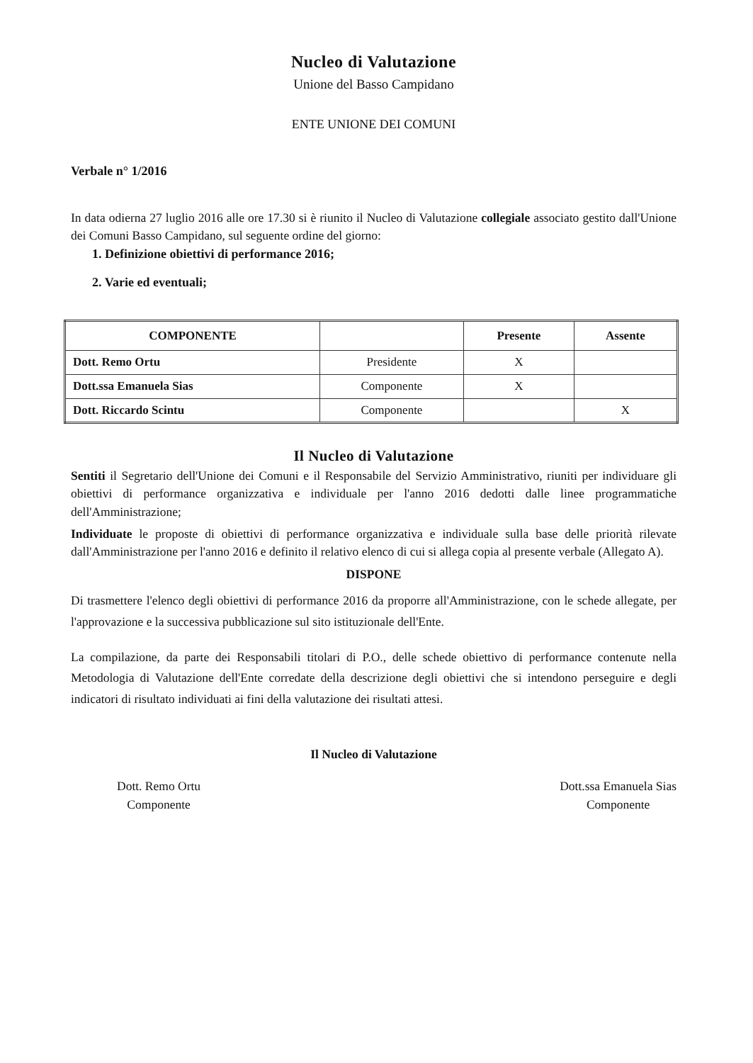Nucleo di Valutazione
Unione del Basso Campidano
ENTE UNIONE DEI COMUNI
Verbale n° 1/2016
In data odierna 27 luglio 2016 alle ore 17.30 si è riunito il Nucleo di Valutazione collegiale associato gestito dall'Unione dei Comuni Basso Campidano, sul seguente ordine del giorno:
1. Definizione obiettivi di performance 2016;
2. Varie ed eventuali;
| COMPONENTE | | Presente | Assente |
| --- | --- | --- | --- |
| Dott. Remo Ortu | Presidente | X | |
| Dott.ssa Emanuela Sias | Componente | X | |
| Dott. Riccardo Scintu | Componente | | X |
Il Nucleo di Valutazione
Sentiti il Segretario dell'Unione dei Comuni e il Responsabile del Servizio Amministrativo, riuniti per individuare gli obiettivi di performance organizzativa e individuale per l'anno 2016 dedotti dalle linee programmatiche dell'Amministrazione;
Individuate le proposte di obiettivi di performance organizzativa e individuale sulla base delle priorità rilevate dall'Amministrazione per l'anno 2016 e definito il relativo elenco di cui si allega copia al presente verbale (Allegato A).
DISPONE
Di trasmettere l'elenco degli obiettivi di performance 2016 da proporre all'Amministrazione, con le schede allegate, per l'approvazione e la successiva pubblicazione sul sito istituzionale dell'Ente.
La compilazione, da parte dei Responsabili titolari di P.O., delle schede obiettivo di performance contenute nella Metodologia di Valutazione dell'Ente corredate della descrizione degli obiettivi che si intendono perseguire e degli indicatori di risultato individuati ai fini della valutazione dei risultati attesi.
Il Nucleo di Valutazione
Dott. Remo Ortu
Componente
Dott.ssa Emanuela Sias
Componente